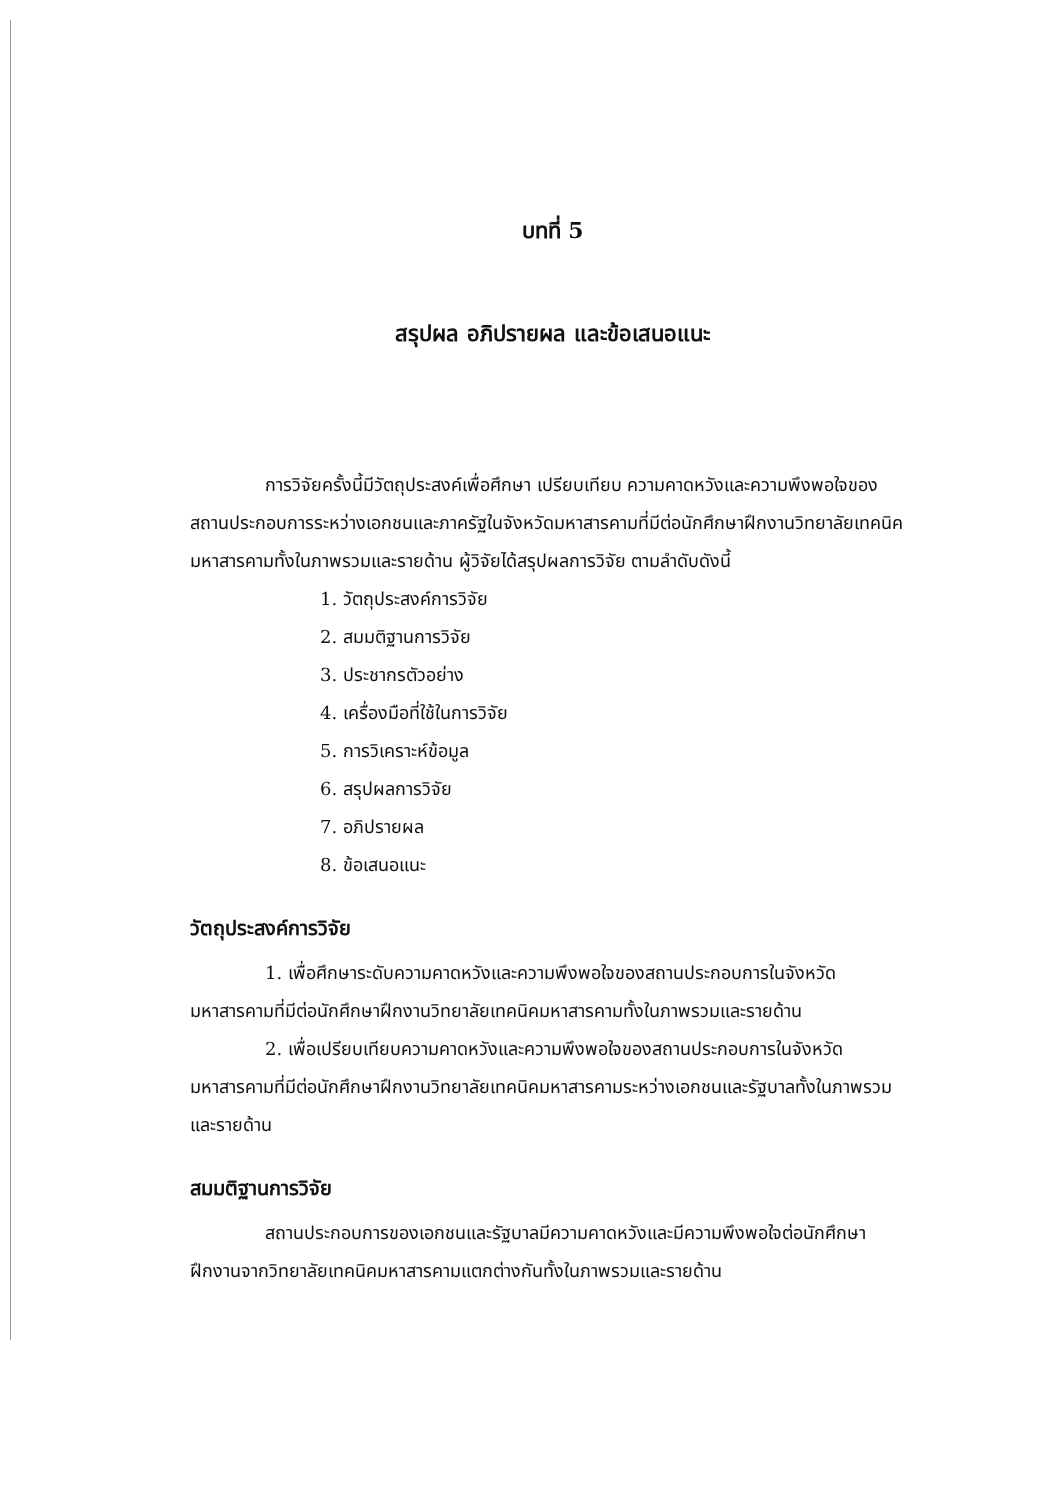บทที่ 5
สรุปผล อภิปรายผล และข้อเสนอแนะ
การวิจัยครั้งนี้มีวัตถุประสงค์เพื่อศึกษา เปรียบเทียบ ความคาดหวังและความพึงพอใจของสถานประกอบการระหว่างเอกชนและภาครัฐในจังหวัดมหาสารคามที่มีต่อนักศึกษาฝึกงานวิทยาลัยเทคนิคมหาสารคามทั้งในภาพรวมและรายด้าน ผู้วิจัยได้สรุปผลการวิจัย ตามลำดับดังนี้
1. วัตถุประสงค์การวิจัย
2. สมมติฐานการวิจัย
3. ประชากรตัวอย่าง
4. เครื่องมือที่ใช้ในการวิจัย
5. การวิเคราะห์ข้อมูล
6. สรุปผลการวิจัย
7. อภิปรายผล
8. ข้อเสนอแนะ
วัตถุประสงค์การวิจัย
1. เพื่อศึกษาระดับความคาดหวังและความพึงพอใจของสถานประกอบการในจังหวัดมหาสารคามที่มีต่อนักศึกษาฝึกงานวิทยาลัยเทคนิคมหาสารคามทั้งในภาพรวมและรายด้าน
2. เพื่อเปรียบเทียบความคาดหวังและความพึงพอใจของสถานประกอบการในจังหวัดมหาสารคามที่มีต่อนักศึกษาฝึกงานวิทยาลัยเทคนิคมหาสารคามระหว่างเอกชนและรัฐบาลทั้งในภาพรวมและรายด้าน
สมมติฐานการวิจัย
สถานประกอบการของเอกชนและรัฐบาลมีความคาดหวังและมีความพึงพอใจต่อนักศึกษาฝึกงานจากวิทยาลัยเทคนิคมหาสารคามแตกต่างกันทั้งในภาพรวมและรายด้าน